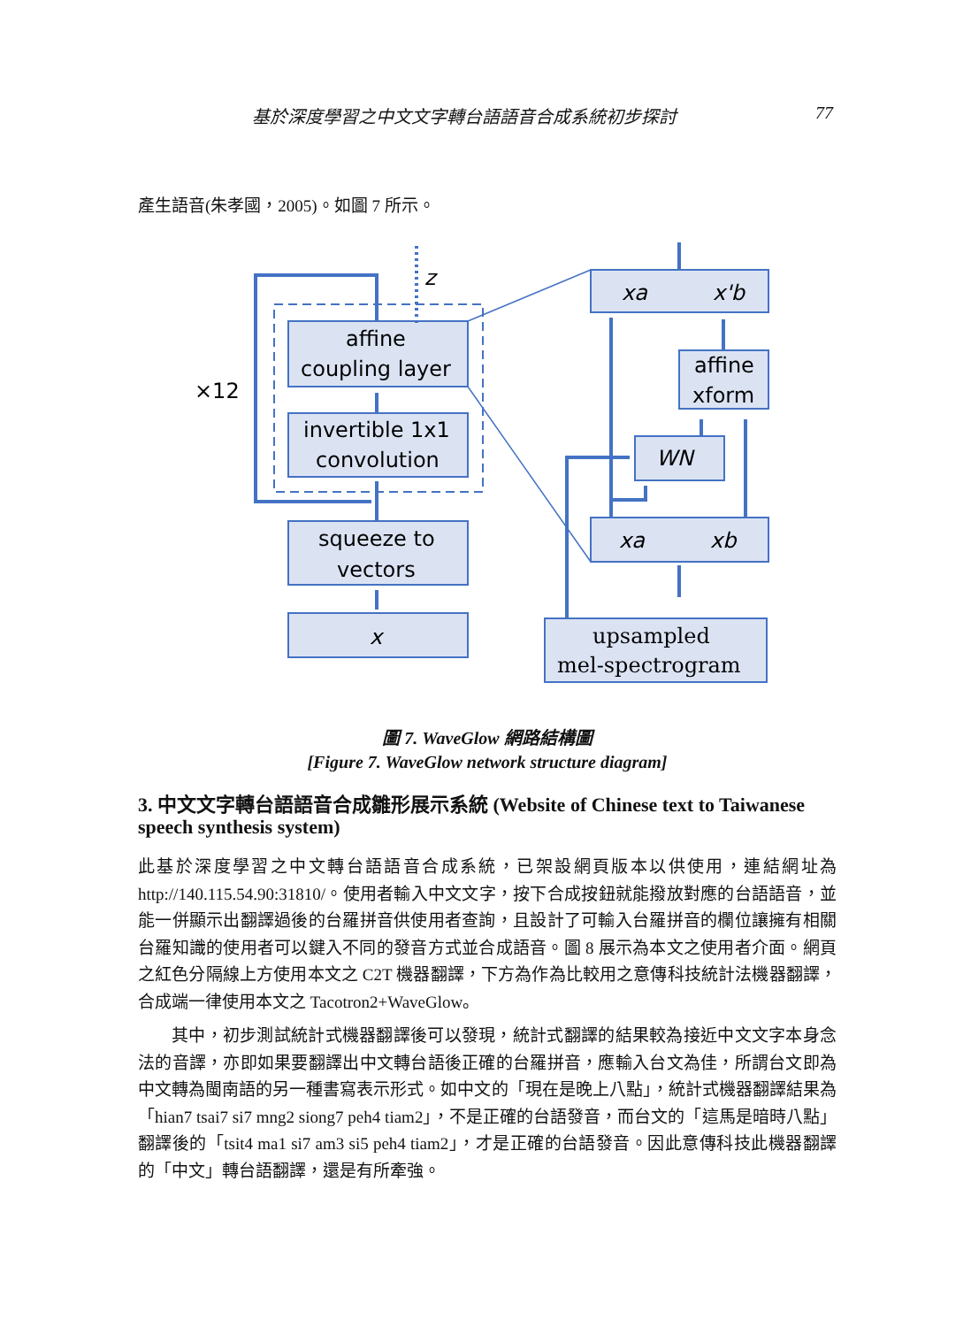基於深度學習之中文文字轉台語語音合成系統初步探討 77
產生語音(朱孝國，2005)。如圖 7 所示。
affine
coupling layer
invertible 1x1
convolution
squeeze to
vectors
x
×12
z
xa
x'b
affine
xform
WN
xa
xb
upsampled
mel-spectrogram
圖 7. WaveGlow 網路結構圖
[Figure 7. WaveGlow network structure diagram]
3. 中文文字轉台語語音合成雛形展示系統 (Website of Chinese text to Taiwanese speech synthesis system)
此基於深度學習之中文轉台語語音合成系統，已架設網頁版本以供使用，連結網址為 http://140.115.54.90:31810/。使用者輸入中文文字，按下合成按鈕就能撥放對應的台語語音，並能一併顯示出翻譯過後的台羅拼音供使用者查詢，且設計了可輸入台羅拼音的欄位讓擁有相關台羅知識的使用者可以鍵入不同的發音方式並合成語音。圖 8 展示為本文之使用者介面。網頁之紅色分隔線上方使用本文之 C2T 機器翻譯，下方為作為比較用之意傳科技統計法機器翻譯，合成端一律使用本文之 Tacotron2+WaveGlow。
其中，初步測試統計式機器翻譯後可以發現，統計式翻譯的結果較為接近中文文字本身念法的音譯，亦即如果要翻譯出中文轉台語後正確的台羅拼音，應輸入台文為佳，所謂台文即為中文轉為閩南語的另一種書寫表示形式。如中文的「現在是晚上八點」，統計式機器翻譯結果為「hian7 tsai7 si7 mng2 siong7 peh4 tiam2」，不是正確的台語發音，而台文的「這馬是暗時八點」翻譯後的「tsit4 ma1 si7 am3 si5 peh4 tiam2」，才是正確的台語發音。因此意傳科技此機器翻譯的「中文」轉台語翻譯，還是有所牽強。